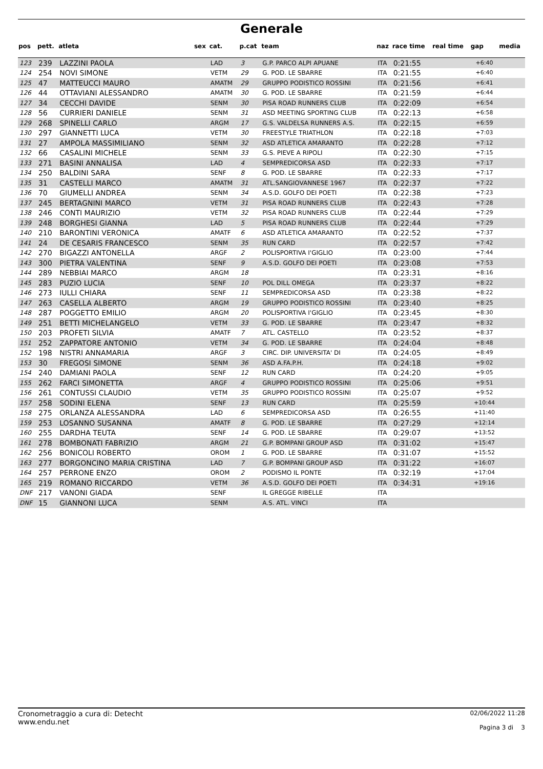Generale
| pos | pett. | atleta | sex | cat. | p.cat | team | naz | race time | real time | gap | media |
| --- | --- | --- | --- | --- | --- | --- | --- | --- | --- | --- | --- |
| 123 | 239 | LAZZINI PAOLA | | LAD | 3 | G.P. PARCO ALPI APUANE | ITA | 0:21:55 | | +6:40 | |
| 124 | 254 | NOVI SIMONE | | VETM | 29 | G. POD. LE SBARRE | ITA | 0:21:55 | | +6:40 | |
| 125 | 47 | MATTEUCCI MAURO | | AMATM | 29 | GRUPPO PODISTICO ROSSINI | ITA | 0:21:56 | | +6:41 | |
| 126 | 44 | OTTAVIANI ALESSANDRO | | AMATM | 30 | G. POD. LE SBARRE | ITA | 0:21:59 | | +6:44 | |
| 127 | 34 | CECCHI DAVIDE | | SENM | 30 | PISA ROAD RUNNERS CLUB | ITA | 0:22:09 | | +6:54 | |
| 128 | 56 | CURRIERI DANIELE | | SENM | 31 | ASD MEETING SPORTING CLUB | ITA | 0:22:13 | | +6:58 | |
| 129 | 268 | SPINELLI CARLO | | ARGM | 17 | G.S. VALDELSA RUNNERS A.S. | ITA | 0:22:15 | | +6:59 | |
| 130 | 297 | GIANNETTI LUCA | | VETM | 30 | FREESTYLE TRIATHLON | ITA | 0:22:18 | | +7:03 | |
| 131 | 27 | AMPOLA MASSIMILIANO | | SENM | 32 | ASD ATLETICA AMARANTO | ITA | 0:22:28 | | +7:12 | |
| 132 | 66 | CASALINI MICHELE | | SENM | 33 | G.S. PIEVE A RIPOLI | ITA | 0:22:30 | | +7:15 | |
| 133 | 271 | BASINI ANNALISA | | LAD | 4 | SEMPREDICORSA ASD | ITA | 0:22:33 | | +7:17 | |
| 134 | 250 | BALDINI SARA | | SENF | 8 | G. POD. LE SBARRE | ITA | 0:22:33 | | +7:17 | |
| 135 | 31 | CASTELLI MARCO | | AMATM | 31 | ATL.SANGIOVANNESE 1967 | ITA | 0:22:37 | | +7:22 | |
| 136 | 70 | GIUMELLI ANDREA | | SENM | 34 | A.S.D. GOLFO DEI POETI | ITA | 0:22:38 | | +7:23 | |
| 137 | 245 | BERTAGNINI MARCO | | VETM | 31 | PISA ROAD RUNNERS CLUB | ITA | 0:22:43 | | +7:28 | |
| 138 | 246 | CONTI MAURIZIO | | VETM | 32 | PISA ROAD RUNNERS CLUB | ITA | 0:22:44 | | +7:29 | |
| 139 | 248 | BORGHESI GIANNA | | LAD | 5 | PISA ROAD RUNNERS CLUB | ITA | 0:22:44 | | +7:29 | |
| 140 | 210 | BARONTINI VERONICA | | AMATF | 6 | ASD ATLETICA AMARANTO | ITA | 0:22:52 | | +7:37 | |
| 141 | 24 | DE CESARIS FRANCESCO | | SENM | 35 | RUN CARD | ITA | 0:22:57 | | +7:42 | |
| 142 | 270 | BIGAZZI ANTONELLA | | ARGF | 2 | POLISPORTIVA I'GIGLIO | ITA | 0:23:00 | | +7:44 | |
| 143 | 300 | PIETRA VALENTINA | | SENF | 9 | A.S.D. GOLFO DEI POETI | ITA | 0:23:08 | | +7:53 | |
| 144 | 289 | NEBBIAI MARCO | | ARGM | 18 | | ITA | 0:23:31 | | +8:16 | |
| 145 | 283 | PUZIO LUCIA | | SENF | 10 | POL DILL OMEGA | ITA | 0:23:37 | | +8:22 | |
| 146 | 273 | IULLI CHIARA | | SENF | 11 | SEMPREDICORSA ASD | ITA | 0:23:38 | | +8:22 | |
| 147 | 263 | CASELLA ALBERTO | | ARGM | 19 | GRUPPO PODISTICO ROSSINI | ITA | 0:23:40 | | +8:25 | |
| 148 | 287 | POGGETTO EMILIO | | ARGM | 20 | POLISPORTIVA I'GIGLIO | ITA | 0:23:45 | | +8:30 | |
| 149 | 251 | BETTI MICHELANGELO | | VETM | 33 | G. POD. LE SBARRE | ITA | 0:23:47 | | +8:32 | |
| 150 | 203 | PROFETI SILVIA | | AMATF | 7 | ATL. CASTELLO | ITA | 0:23:52 | | +8:37 | |
| 151 | 252 | ZAPPATORE ANTONIO | | VETM | 34 | G. POD. LE SBARRE | ITA | 0:24:04 | | +8:48 | |
| 152 | 198 | NISTRI ANNAMARIA | | ARGF | 3 | CIRC. DIP. UNIVERSITA' DI | ITA | 0:24:05 | | +8:49 | |
| 153 | 30 | FREGOSI SIMONE | | SENM | 36 | ASD A.FA.P.H. | ITA | 0:24:18 | | +9:02 | |
| 154 | 240 | DAMIANI PAOLA | | SENF | 12 | RUN CARD | ITA | 0:24:20 | | +9:05 | |
| 155 | 262 | FARCI SIMONETTA | | ARGF | 4 | GRUPPO PODISTICO ROSSINI | ITA | 0:25:06 | | +9:51 | |
| 156 | 261 | CONTUSSI CLAUDIO | | VETM | 35 | GRUPPO PODISTICO ROSSINI | ITA | 0:25:07 | | +9:52 | |
| 157 | 258 | SODINI ELENA | | SENF | 13 | RUN CARD | ITA | 0:25:59 | | +10:44 | |
| 158 | 275 | ORLANZA ALESSANDRA | | LAD | 6 | SEMPREDICORSA ASD | ITA | 0:26:55 | | +11:40 | |
| 159 | 253 | LOSANNO SUSANNA | | AMATF | 8 | G. POD. LE SBARRE | ITA | 0:27:29 | | +12:14 | |
| 160 | 255 | DARDHA TEUTA | | SENF | 14 | G. POD. LE SBARRE | ITA | 0:29:07 | | +13:52 | |
| 161 | 278 | BOMBONATI FABRIZIO | | ARGM | 21 | G.P. BOMPANI GROUP ASD | ITA | 0:31:02 | | +15:47 | |
| 162 | 256 | BONICOLI ROBERTO | | OROM | 1 | G. POD. LE SBARRE | ITA | 0:31:07 | | +15:52 | |
| 163 | 277 | BORGONCINO MARIA CRISTINA | | LAD | 7 | G.P. BOMPANI GROUP ASD | ITA | 0:31:22 | | +16:07 | |
| 164 | 257 | PERRONE ENZO | | OROM | 2 | PODISMO IL PONTE | ITA | 0:32:19 | | +17:04 | |
| 165 | 219 | ROMANO RICCARDO | | VETM | 36 | A.S.D. GOLFO DEI POETI | ITA | 0:34:31 | | +19:16 | |
| DNF | 217 | VANONI GIADA | | SENF | | IL GREGGE RIBELLE | ITA | | | | |
| DNF | 15 | GIANNONI LUCA | | SENM | | A.S. ATL. VINCI | ITA | | | | |
Cronometraggio a cura di: Detecht
www.endu.net
02/06/2022 11:28
Pagina 3 di 3